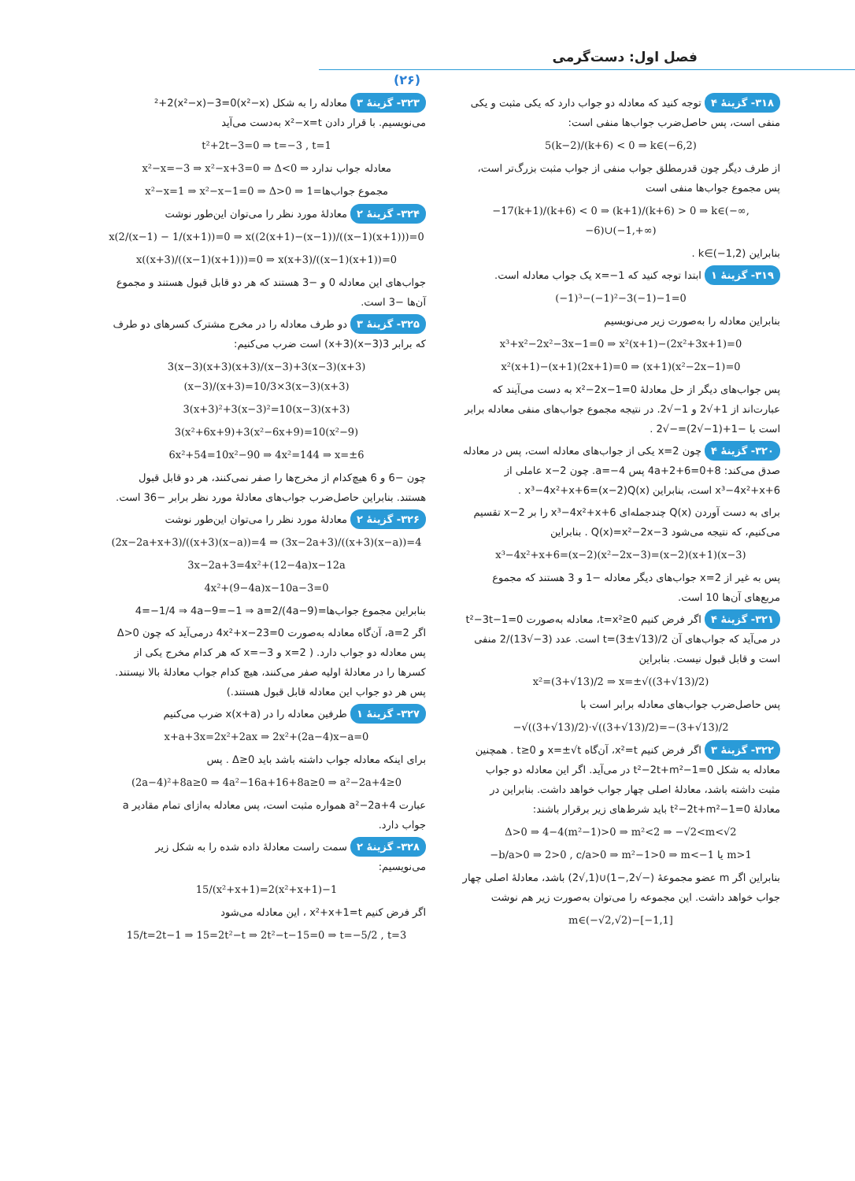فصل اول: دست‌گرمی
(۲۶)
۳۱۸- گزینهٔ ۴ توجه کنید که معادله دو جواب دارد که یکی مثبت و یکی منفی است، پس حاصل‌ضرب جواب‌ها منفی است:
5(k−2)/(k+6) < 0 ⇒ k∈(−6,2)
از طرف دیگر چون قدرمطلق جواب منفی از جواب مثبت بزرگ‌تر است، پس مجموع جواب‌ها منفی است
−17(k+1)/(k+6) < 0 ⇒ (k+1)/(k+6) > 0 ⇒ k∈(−∞,−6)∪(−1,+∞)
بنابراین k∈(−1,2) .
۳۱۹- گزینهٔ ۱ ابتدا توجه کنید که x=−1 یک جواب معادله است.
(−1)³−(−1)²−3(−1)−1=0
بنابراین معادله را به‌صورت زیر می‌نویسیم
x³+x²−2x²−3x−1=0 ⇒ x²(x+1)−(2x²+3x+1)=0
x²(x+1)−(x+1)(2x+1)=0 ⇒ (x+1)(x²−2x−1)=0
پس جواب‌های دیگر از حل معادلهٔ x²−2x−1=0 به دست می‌آیند که عبارت‌اند از 1+√2 و 1−√2. در نتیجه مجموع جواب‌های منفی معادله برابر است با −1+(1−√2)=−√2 .
۳۲۰- گزینهٔ ۴ چون x=2 یکی از جواب‌های معادله است، پس در معادله صدق می‌کند: 8+4a+2+6=0 پس a=−4. چون x−2 عاملی از x³−4x²+x+6 است، بنابراین x³−4x²+x+6=(x−2)Q(x) .
برای به دست آوردن Q(x) چندجمله‌ای x³−4x²+x+6 را بر x−2 تقسیم می‌کنیم، که نتیجه می‌شود Q(x)=x²−2x−3 . بنابراین
x³−4x²+x+6=(x−2)(x²−2x−3)=(x−2)(x+1)(x−3)
پس به غیر از x=2 جواب‌های دیگر معادله −1 و 3 هستند که مجموع مربع‌های آن‌ها 10 است.
۳۲۱- گزینهٔ ۴ اگر فرض کنیم t=x²≥0، معادله به‌صورت t²−3t−1=0 در می‌آید که جواب‌های آن t=(3±√13)/2 است. عدد (3−√13)/2 منفی است و قابل قبول نیست. بنابراین
x²=(3+√13)/2 ⇒ x=±√((3+√13)/2)
پس حاصل‌ضرب جواب‌های معادله برابر است با
−√((3+√13)/2)·√((3+√13)/2)=−(3+√13)/2
۳۲۲- گزینهٔ ۳ اگر فرض کنیم x²=t، آن‌گاه x=±√t و t≥0 . همچنین معادله به شکل t²−2t+m²−1=0 در می‌آید. اگر این معادله دو جواب مثبت داشته باشد، معادلهٔ اصلی چهار جواب خواهد داشت. بنابراین در معادلهٔ t²−2t+m²−1=0 باید شرط‌های زیر برقرار باشند:
Δ>0 ⇒ 4−4(m²−1)>0 ⇒ m²<2 ⇒ −√2<m<√2
−b/a>0 ⇒ 2>0 , c/a>0 ⇒ m²−1>0 ⇒ m<−1 یا m>1
بنابراین اگر m عضو مجموعهٔ (−√2,−1)∪(1,√2) باشد، معادلهٔ اصلی چهار جواب خواهد داشت. این مجموعه را می‌توان به‌صورت زیر هم نوشت
m∈(−√2,√2)−[−1,1]
۳۲۳- گزینهٔ ۳ معادله را به شکل (x²−x)²+2(x²−x)−3=0 می‌نویسیم. با قرار دادن x²−x=t به‌دست می‌آید
t²+2t−3=0 ⇒ t=−3 , t=1
x²−x=−3 ⇒ x²−x+3=0 ⇒ Δ<0 ⇒ معادله جواب ندارد
x²−x=1 ⇒ x²−x−1=0 ⇒ Δ>0 ⇒ مجموع جواب‌ها=1
۳۲۴- گزینهٔ ۲ معادلهٔ مورد نظر را می‌توان این‌طور نوشت
x(2/(x−1) − 1/(x+1))=0 ⇒ x((2(x+1)−(x−1))/((x−1)(x+1)))=0
x((x+3)/((x−1)(x+1)))=0 ⇒ x(x+3)/((x−1)(x+1))=0
جواب‌های این معادله 0 و −3 هستند که هر دو قابل قبول هستند و مجموع آن‌ها −3 است.
۳۲۵- گزینهٔ ۳ دو طرف معادله را در مخرج مشترک کسرهای دو طرف که برابر 3(x−3)(x+3) است ضرب می‌کنیم:
3(x−3)(x+3)(x+3)/(x−3)+3(x−3)(x+3)(x−3)/(x+3)=10/3×3(x−3)(x+3)
3(x+3)²+3(x−3)²=10(x−3)(x+3)
3(x²+6x+9)+3(x²−6x+9)=10(x²−9)
6x²+54=10x²−90 ⇒ 4x²=144 ⇒ x=±6
چون −6 و 6 هیچ‌کدام از مخرج‌ها را صفر نمی‌کنند، هر دو قابل قبول هستند. بنابراین حاصل‌ضرب جواب‌های معادلهٔ مورد نظر برابر −36 است.
۳۲۶- گزینهٔ ۲ معادلهٔ مورد نظر را می‌توان این‌طور نوشت
(2x−2a+x+3)/((x+3)(x−a))=4 ⇒ (3x−2a+3)/((x+3)(x−a))=4
3x−2a+3=4x²+(12−4a)x−12a
4x²+(9−4a)x−10a−3=0
بنابراین مجموع جواب‌ها=(4a−9)/4=−1/4 ⇒ 4a−9=−1 ⇒ a=2
اگر a=2، آن‌گاه معادله به‌صورت 4x²+x−23=0 درمی‌آید که چون Δ>0 پس معادله دو جواب دارد. ( x=2 و x=−3 که هر کدام مخرج یکی از کسرها را در معادلهٔ اولیه صفر می‌کنند، هیچ کدام جواب معادلهٔ بالا نیستند. پس هر دو جواب این معادله قابل قبول هستند.)
۳۲۷- گزینهٔ ۱ طرفین معادله را در x(x+a) ضرب می‌کنیم
x+a+3x=2x²+2ax ⇒ 2x²+(2a−4)x−a=0
برای اینکه معادله جواب داشته باشد باید Δ≥0 . پس
(2a−4)²+8a≥0 ⇒ 4a²−16a+16+8a≥0 ⇒ a²−2a+4≥0
عبارت a²−2a+4 همواره مثبت است، پس معادله به‌ازای تمام مقادیر a جواب دارد.
۳۲۸- گزینهٔ ۲ سمت راست معادلهٔ داده شده را به شکل زیر می‌نویسیم:
15/(x²+x+1)=2(x²+x+1)−1
اگر فرض کنیم x²+x+1=t ، این معادله می‌شود
15/t=2t−1 ⇒ 15=2t²−t ⇒ 2t²−t−15=0 ⇒ t=−5/2 , t=3